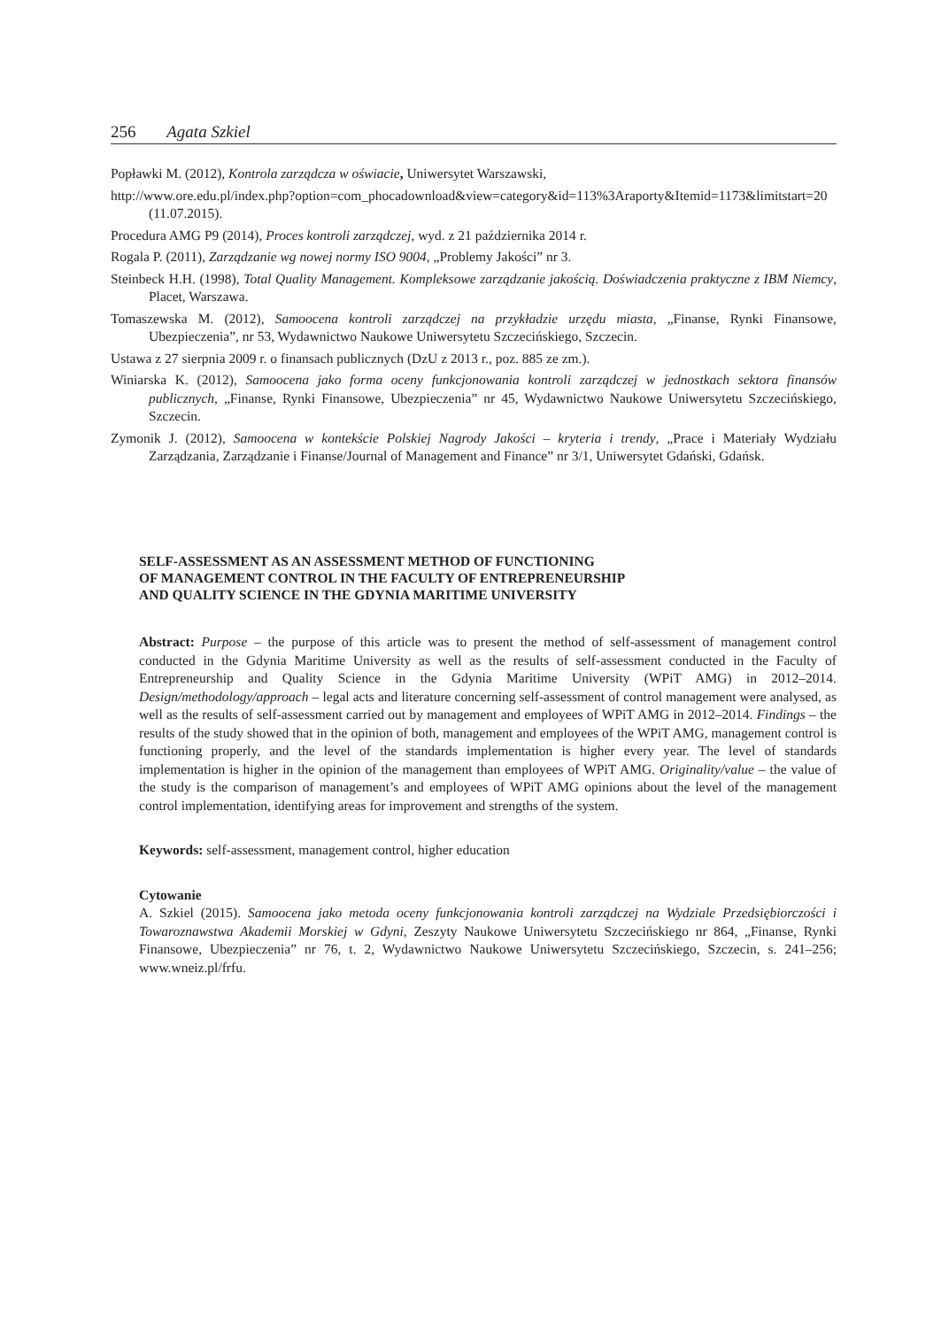256 Agata Szkiel
Popławki M. (2012), Kontrola zarządcza w oświacie, Uniwersytet Warszawski,
http://www.ore.edu.pl/index.php?option=com_phocadownload&view=category&id=113%3Araporty&Itemid=1173&limitstart=20 (11.07.2015).
Procedura AMG P9 (2014), Proces kontroli zarządczej, wyd. z 21 października 2014 r.
Rogala P. (2011), Zarządzanie wg nowej normy ISO 9004, „Problemy Jakości” nr 3.
Steinbeck H.H. (1998), Total Quality Management. Kompleksowe zarządzanie jakością. Doświadczenia praktyczne z IBM Niemcy, Placet, Warszawa.
Tomaszewska M. (2012), Samoocena kontroli zarządczej na przykładzie urzędu miasta, „Finanse, Rynki Finansowe, Ubezpieczenia”, nr 53, Wydawnictwo Naukowe Uniwersytetu Szczecińskiego, Szczecin.
Ustawa z 27 sierpnia 2009 r. o finansach publicznych (DzU z 2013 r., poz. 885 ze zm.).
Winiarska K. (2012), Samoocena jako forma oceny funkcjonowania kontroli zarządczej w jednostkach sektora finansów publicznych, „Finanse, Rynki Finansowe, Ubezpieczenia” nr 45, Wydawnictwo Naukowe Uniwersytetu Szczecińskiego, Szczecin.
Zymonik J. (2012), Samoocena w kontekście Polskiej Nagrody Jakości – kryteria i trendy, „Prace i Materiały Wydziału Zarządzania, Zarządzanie i Finanse/Journal of Management and Finance” nr 3/1, Uniwersytet Gdański, Gdańsk.
SELF-ASSESSMENT AS AN ASSESSMENT METHOD OF FUNCTIONING
OF MANAGEMENT CONTROL IN THE FACULTY OF ENTREPRENEURSHIP
AND QUALITY SCIENCE IN THE GDYNIA MARITIME UNIVERSITY
Abstract: Purpose – the purpose of this article was to present the method of self-assessment of management control conducted in the Gdynia Maritime University as well as the results of self-assessment conducted in the Faculty of Entrepreneurship and Quality Science in the Gdynia Maritime University (WPiT AMG) in 2012–2014. Design/methodology/approach – legal acts and literature concerning self-assessment of control management were analysed, as well as the results of self-assessment carried out by management and employees of WPiT AMG in 2012–2014. Findings – the results of the study showed that in the opinion of both, management and employees of the WPiT AMG, management control is functioning properly, and the level of the standards implementation is higher every year. The level of standards implementation is higher in the opinion of the management than employees of WPiT AMG. Originality/value – the value of the study is the comparison of management’s and employees of WPiT AMG opinions about the level of the management control implementation, identifying areas for improvement and strengths of the system.
Keywords: self-assessment, management control, higher education
Cytowanie
A. Szkiel (2015). Samoocena jako metoda oceny funkcjonowania kontroli zarządczej na Wydziale Przedsiębiorczości i Towaroznawstwa Akademii Morskiej w Gdyni, Zeszyty Naukowe Uniwersytetu Szczecińskiego nr 864, „Finanse, Rynki Finansowe, Ubezpieczenia” nr 76, t. 2, Wydawnictwo Naukowe Uniwersytetu Szczecińskiego, Szczecin, s. 241–256; www.wneiz.pl/frfu.